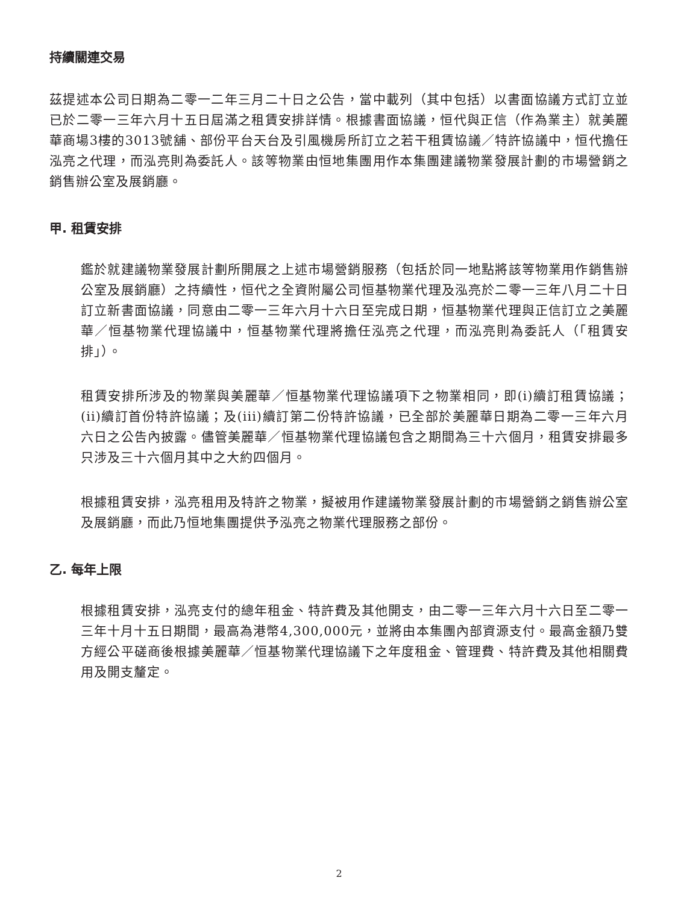持續關連交易
茲提述本公司日期為二零一二年三月二十日之公告，當中載列（其中包括）以書面協議方式訂立並已於二零一三年六月十五日屆滿之租賃安排詳情。根據書面協議，恒代與正信（作為業主）就美麗華商場3樓的3013號舖、部份平台天台及引風機房所訂立之若干租賃協議／特許協議中，恒代擔任泓亮之代理，而泓亮則為委託人。該等物業由恒地集團用作本集團建議物業發展計劃的市場營銷之銷售辦公室及展銷廳。
甲. 租賃安排
鑑於就建議物業發展計劃所開展之上述市場營銷服務（包括於同一地點將該等物業用作銷售辦公室及展銷廳）之持續性，恒代之全資附屬公司恒基物業代理及泓亮於二零一三年八月二十日訂立新書面協議，同意由二零一三年六月十六日至完成日期，恒基物業代理與正信訂立之美麗華／恒基物業代理協議中，恒基物業代理將擔任泓亮之代理，而泓亮則為委託人（「租賃安排」）。
租賃安排所涉及的物業與美麗華／恒基物業代理協議項下之物業相同，即(i)續訂租賃協議；(ii)續訂首份特許協議；及(iii)續訂第二份特許協議，已全部於美麗華日期為二零一三年六月六日之公告內披露。儘管美麗華／恒基物業代理協議包含之期間為三十六個月，租賃安排最多只涉及三十六個月其中之大約四個月。
根據租賃安排，泓亮租用及特許之物業，擬被用作建議物業發展計劃的市場營銷之銷售辦公室及展銷廳，而此乃恒地集團提供予泓亮之物業代理服務之部份。
乙. 每年上限
根據租賃安排，泓亮支付的總年租金、特許費及其他開支，由二零一三年六月十六日至二零一三年十月十五日期間，最高為港幣4,300,000元，並將由本集團內部資源支付。最高金額乃雙方經公平磋商後根據美麗華／恒基物業代理協議下之年度租金、管理費、特許費及其他相關費用及開支釐定。
2